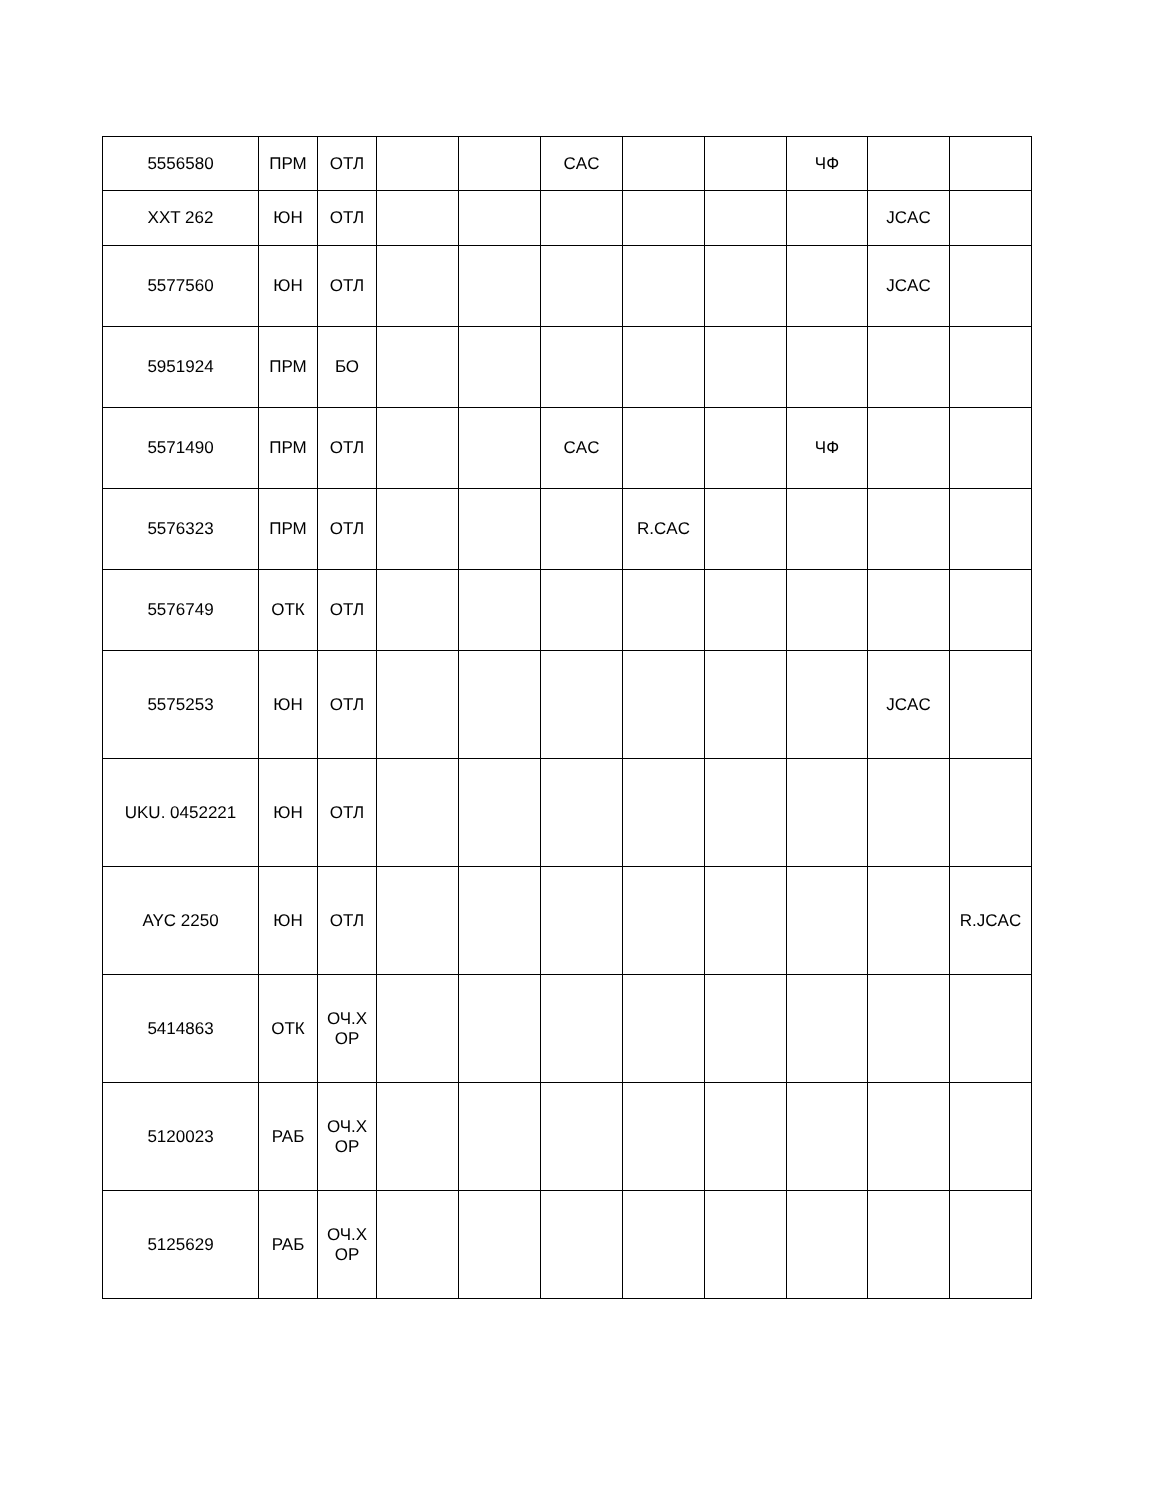| 5556580 | ПРМ | ОТЛ | | | CAC | | | ЧФ | | |
| XXT 262 | ЮН | ОТЛ | | | | | | | JCAC | |
| 5577560 | ЮН | ОТЛ | | | | | | | JCAC | |
| 5951924 | ПРМ | БО | | | | | | | | |
| 5571490 | ПРМ | ОТЛ | | | CAC | | | ЧФ | | |
| 5576323 | ПРМ | ОТЛ | | | | R.CAC | | | | |
| 5576749 | ОТК | ОТЛ | | | | | | | | |
| 5575253 | ЮН | ОТЛ | | | | | | | JCAC | |
| UKU. 0452221 | ЮН | ОТЛ | | | | | | | | |
| AYC 2250 | ЮН | ОТЛ | | | | | | | | R.JCAC |
| 5414863 | ОТК | ОЧ.Х ОР | | | | | | | | |
| 5120023 | РАБ | ОЧ.Х ОР | | | | | | | | |
| 5125629 | РАБ | ОЧ.Х ОР | | | | | | | | |